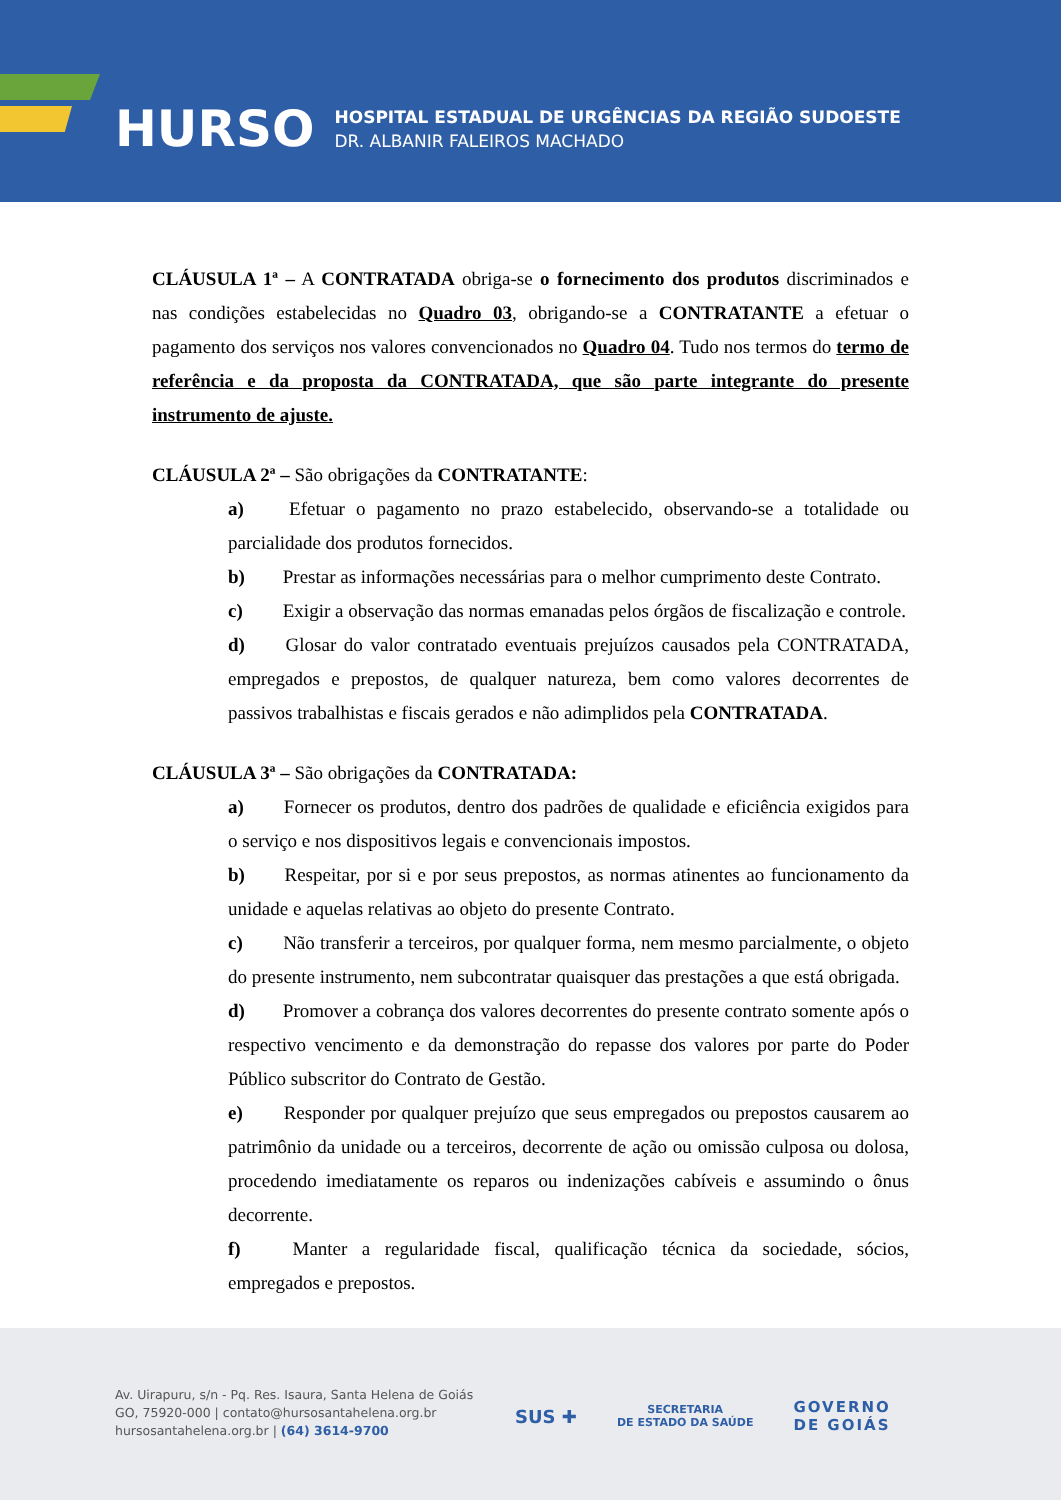HURSO
HOSPITAL ESTADUAL DE URGÊNCIAS DA REGIÃO SUDOESTE
DR. ALBANIR FALEIROS MACHADO
CLÁUSULA 1ª – A CONTRATADA obriga-se o fornecimento dos produtos discriminados e nas condições estabelecidas no Quadro 03, obrigando-se a CONTRATANTE a efetuar o pagamento dos serviços nos valores convencionados no Quadro 04. Tudo nos termos do termo de referência e da proposta da CONTRATADA, que são parte integrante do presente instrumento de ajuste.
CLÁUSULA 2ª – São obrigações da CONTRATANTE:
a) Efetuar o pagamento no prazo estabelecido, observando-se a totalidade ou parcialidade dos produtos fornecidos.
b) Prestar as informações necessárias para o melhor cumprimento deste Contrato.
c) Exigir a observação das normas emanadas pelos órgãos de fiscalização e controle.
d) Glosar do valor contratado eventuais prejuízos causados pela CONTRATADA, empregados e prepostos, de qualquer natureza, bem como valores decorrentes de passivos trabalhistas e fiscais gerados e não adimplidos pela CONTRATADA.
CLÁUSULA 3ª – São obrigações da CONTRATADA:
a) Fornecer os produtos, dentro dos padrões de qualidade e eficiência exigidos para o serviço e nos dispositivos legais e convencionais impostos.
b) Respeitar, por si e por seus prepostos, as normas atinentes ao funcionamento da unidade e aquelas relativas ao objeto do presente Contrato.
c) Não transferir a terceiros, por qualquer forma, nem mesmo parcialmente, o objeto do presente instrumento, nem subcontratar quaisquer das prestações a que está obrigada.
d) Promover a cobrança dos valores decorrentes do presente contrato somente após o respectivo vencimento e da demonstração do repasse dos valores por parte do Poder Público subscritor do Contrato de Gestão.
e) Responder por qualquer prejuízo que seus empregados ou prepostos causarem ao patrimônio da unidade ou a terceiros, decorrente de ação ou omissão culposa ou dolosa, procedendo imediatamente os reparos ou indenizações cabíveis e assumindo o ônus decorrente.
f) Manter a regularidade fiscal, qualificação técnica da sociedade, sócios, empregados e prepostos.
Av. Uirapuru, s/n - Pq. Res. Isaura, Santa Helena de Goiás
GO, 75920-000 | contato@hursosantahelena.org.br
hursosantahelena.org.br | (64) 3614-9700
SUS ✚ SECRETARIA
DE ESTADO DA SAÚDE GOVERNO
DE GOIÁS